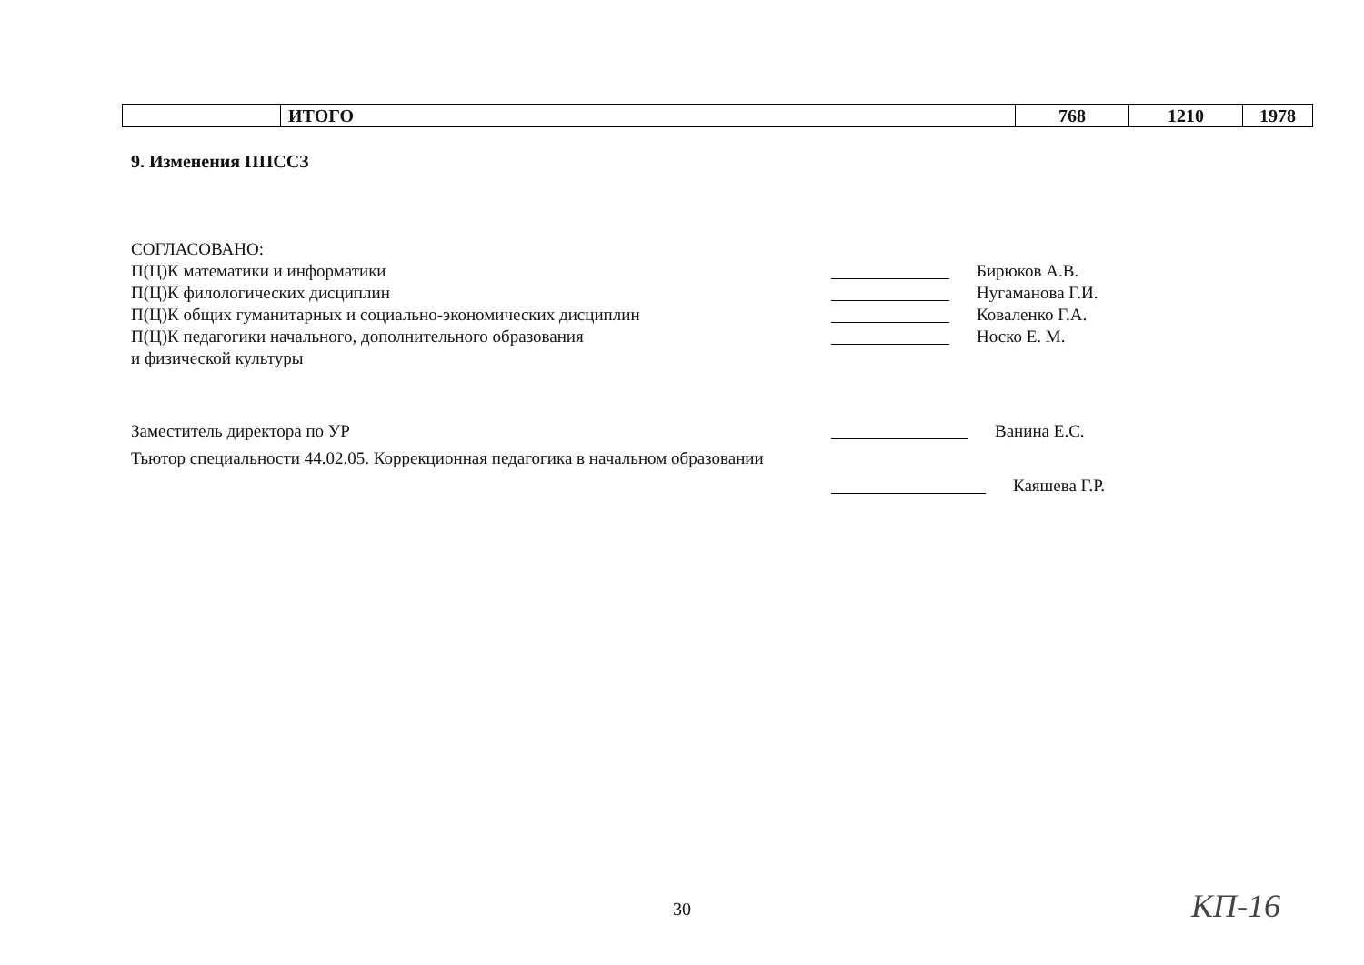| | ИТОГО | 768 | 1210 | 1978 |
9. Изменения ППССЗ
СОГЛАСОВАНО:
П(Ц)К математики и информатики Бирюков А.В.
П(Ц)К филологических дисциплин Нугаманова Г.И.
П(Ц)К общих гуманитарных и социально-экономических дисциплин Коваленко Г.А.
П(Ц)К педагогики начального, дополнительного образования Носко Е. М.
и физической культуры
Заместитель директора по УР Ванина Е.С.
Тьютор специальности 44.02.05. Коррекционная педагогика в начальном образовании
Каяшева Г.Р.
30 КП-16